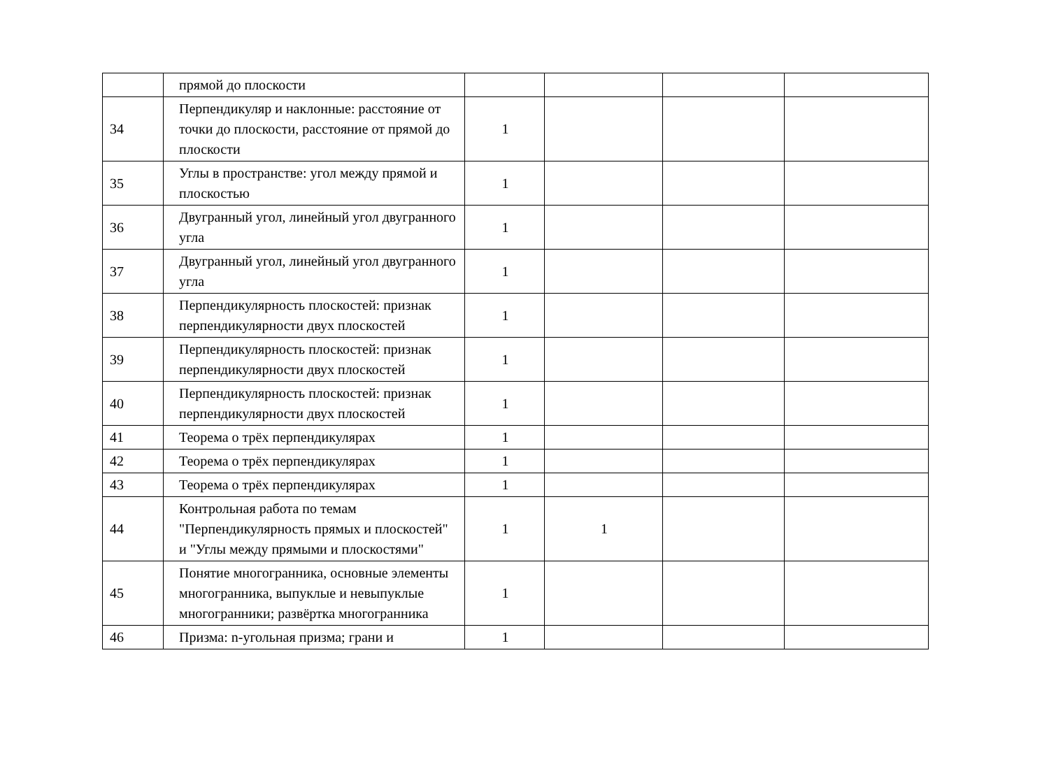| | прямой до плоскости | | | | |
| 34 | Перпендикуляр и наклонные: расстояние от точки до плоскости, расстояние от прямой до плоскости | 1 | | | |
| 35 | Углы в пространстве: угол между прямой и плоскостью | 1 | | | |
| 36 | Двугранный угол, линейный угол двугранного угла | 1 | | | |
| 37 | Двугранный угол, линейный угол двугранного угла | 1 | | | |
| 38 | Перпендикулярность плоскостей: признак перпендикулярности двух плоскостей | 1 | | | |
| 39 | Перпендикулярность плоскостей: признак перпендикулярности двух плоскостей | 1 | | | |
| 40 | Перпендикулярность плоскостей: признак перпендикулярности двух плоскостей | 1 | | | |
| 41 | Теорема о трёх перпендикулярах | 1 | | | |
| 42 | Теорема о трёх перпендикулярах | 1 | | | |
| 43 | Теорема о трёх перпендикулярах | 1 | | | |
| 44 | Контрольная работа по темам "Перпендикулярность прямых и плоскостей" и "Углы между прямыми и плоскостями" | 1 | 1 | | |
| 45 | Понятие многогранника, основные элементы многогранника, выпуклые и невыпуклые многогранники; развёртка многогранника | 1 | | | |
| 46 | Призма: n-угольная призма; грани и | 1 | | | |